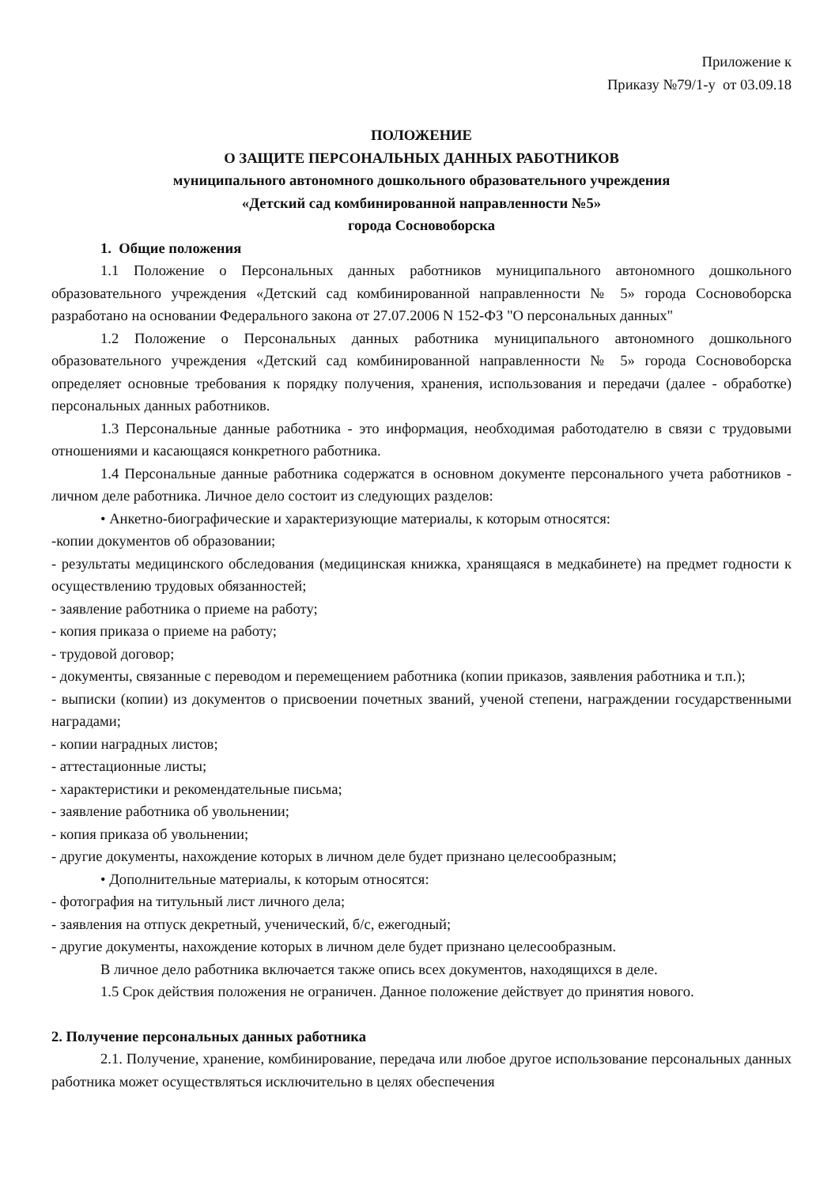Приложение к
Приказу №79/1-у от 03.09.18
ПОЛОЖЕНИЕ
О ЗАЩИТЕ ПЕРСОНАЛЬНЫХ ДАННЫХ РАБОТНИКОВ
муниципального автономного дошкольного образовательного учреждения
«Детский сад комбинированной направленности №5»
города Сосновоборска
1. Общие положения
1.1 Положение о Персональных данных работников муниципального автономного дошкольного образовательного учреждения «Детский сад комбинированной направленности № 5» города Сосновоборска разработано на основании Федерального закона от 27.07.2006 N 152-ФЗ "О персональных данных"
1.2 Положение о Персональных данных работника муниципального автономного дошкольного образовательного учреждения «Детский сад комбинированной направленности № 5» города Сосновоборска определяет основные требования к порядку получения, хранения, использования и передачи (далее - обработке) персональных данных работников.
1.3 Персональные данные работника - это информация, необходимая работодателю в связи с трудовыми отношениями и касающаяся конкретного работника.
1.4 Персональные данные работника содержатся в основном документе персонального учета работников - личном деле работника. Личное дело состоит из следующих разделов:
• Анкетно-биографические и характеризующие материалы, к которым относятся:
-копии документов об образовании;
- результаты медицинского обследования (медицинская книжка, хранящаяся в медкабинете) на предмет годности к осуществлению трудовых обязанностей;
- заявление работника о приеме на работу;
- копия приказа о приеме на работу;
- трудовой договор;
- документы, связанные с переводом и перемещением работника (копии приказов, заявления работника и т.п.);
- выписки (копии) из документов о присвоении почетных званий, ученой степени, награждении государственными наградами;
- копии наградных листов;
- аттестационные листы;
- характеристики и рекомендательные письма;
- заявление работника об увольнении;
- копия приказа об увольнении;
- другие документы, нахождение которых в личном деле будет признано целесообразным;
• Дополнительные материалы, к которым относятся:
- фотография на титульный лист личного дела;
- заявления на отпуск декретный, ученический, б/с, ежегодный;
- другие документы, нахождение которых в личном деле будет признано целесообразным.
В личное дело работника включается также опись всех документов, находящихся в деле.
1.5 Срок действия положения не ограничен. Данное положение действует до принятия нового.
2. Получение персональных данных работника
2.1. Получение, хранение, комбинирование, передача или любое другое использование персональных данных работника может осуществляться исключительно в целях обеспечения